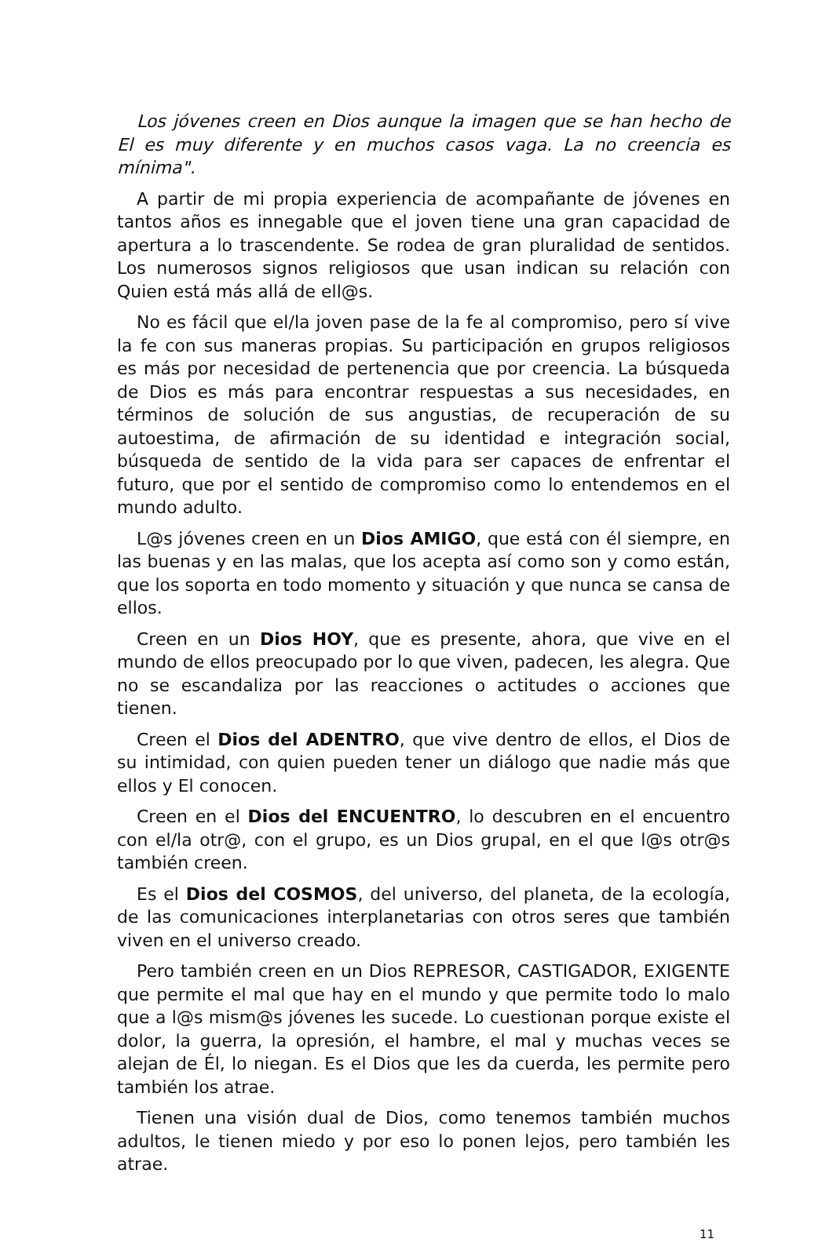Los jóvenes creen en Dios aunque la imagen que se han hecho de El es muy diferente y en muchos casos vaga. La no creencia es mínima".
A partir de mi propia experiencia de acompañante de jóvenes en tantos años es innegable que el joven tiene una gran capacidad de apertura a lo trascendente. Se rodea de gran pluralidad de sentidos. Los numerosos signos religiosos que usan indican su relación con Quien está más allá de ell@s.
No es fácil que el/la joven pase de la fe al compromiso, pero sí vive la fe con sus maneras propias. Su participación en grupos religiosos es más por necesidad de pertenencia que por creencia. La búsqueda de Dios es más para encontrar respuestas a sus necesidades, en términos de solución de sus angustias, de recuperación de su autoestima, de afirmación de su identidad e integración social, búsqueda de sentido de la vida para ser capaces de enfrentar el futuro, que por el sentido de compromiso como lo entendemos en el mundo adulto.
L@s jóvenes creen en un Dios AMIGO, que está con él siempre, en las buenas y en las malas, que los acepta así como son y como están, que los soporta en todo momento y situación y que nunca se cansa de ellos.
Creen en un Dios HOY, que es presente, ahora, que vive en el mundo de ellos preocupado por lo que viven, padecen, les alegra. Que no se escandaliza por las reacciones o actitudes o acciones que tienen.
Creen el Dios del ADENTRO, que vive dentro de ellos, el Dios de su intimidad, con quien pueden tener un diálogo que nadie más que ellos y El conocen.
Creen en el Dios del ENCUENTRO, lo descubren en el encuentro con el/la otr@, con el grupo, es un Dios grupal, en el que l@s otr@s también creen.
Es el Dios del COSMOS, del universo, del planeta, de la ecología, de las comunicaciones interplanetarias con otros seres que también viven en el universo creado.
Pero también creen en un Dios REPRESOR, CASTIGADOR, EXIGENTE que permite el mal que hay en el mundo y que permite todo lo malo que a l@s mism@s jóvenes les sucede. Lo cuestionan porque existe el dolor, la guerra, la opresión, el hambre, el mal y muchas veces se alejan de Él, lo niegan. Es el Dios que les da cuerda, les permite pero también los atrae.
Tienen una visión dual de Dios, como tenemos también muchos adultos, le tienen miedo y por eso lo ponen lejos, pero también les atrae.
11